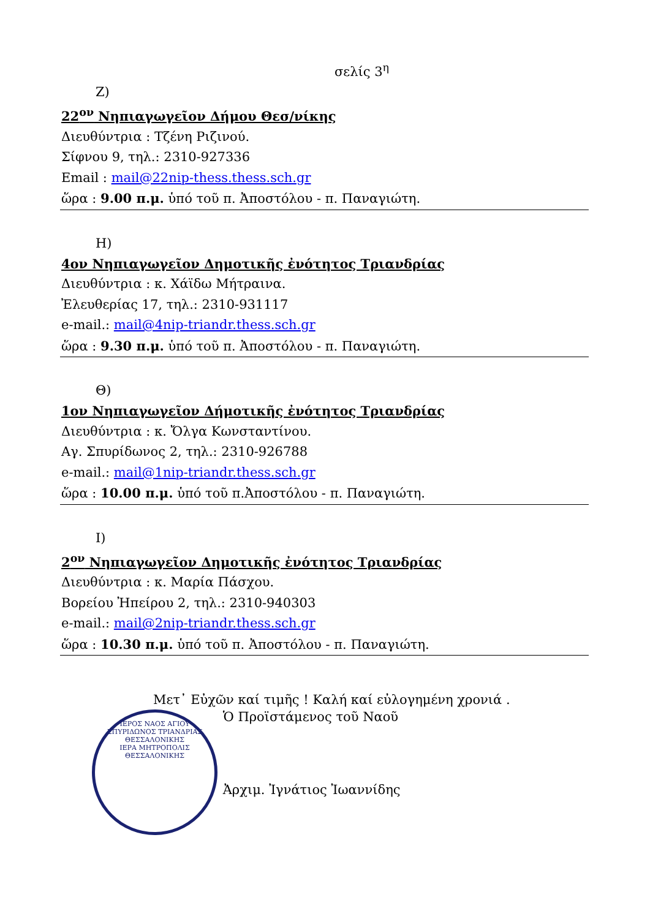σελίς 3<sup>η</sup>
Ζ)
22<sup>ον</sup> Νηπιαγωγεῖον Δήμου Θεσ/νίκης
Διευθύντρια : Τζένη Ριζινού.
Σίφνου 9, τηλ.: 2310-927336
Email : mail@22nip-thess.thess.sch.gr
ὥρα : 9.00 π.μ. ὑπό τοῦ π. Ἀποστόλου - π. Παναγιώτη.
Η)
4ον Νηπιαγωγεῖον Δημοτικῆς ἐνότητος Τριανδρίας
Διευθύντρια : κ. Χάϊδω Μήτραινα.
Ἐλευθερίας 17, τηλ.: 2310-931117
e-mail.: mail@4nip-triandr.thess.sch.gr
ὥρα : 9.30 π.μ. ὑπό τοῦ π. Ἀποστόλου - π. Παναγιώτη.
Θ)
1ον Νηπιαγωγεῖον Δήμοτικῆς ἐνότητος Τριανδρίας
Διευθύντρια : κ. Ὄλγα Κωνσταντίνου.
Αγ. Σπυρίδωνος 2, τηλ.: 2310-926788
e-mail.: mail@1nip-triandr.thess.sch.gr
ὥρα : 10.00 π.μ. ὑπό τοῦ π.Ἀποστόλου - π. Παναγιώτη.
Ι)
2<sup>ον</sup> Νηπιαγωγεῖον Δημοτικῆς ἐνότητος Τριανδρίας
Διευθύντρια : κ. Μαρία Πάσχου.
Βορείου Ἠπείρου 2, τηλ.: 2310-940303
e-mail.: mail@2nip-triandr.thess.sch.gr
ὥρα : 10.30 π.μ. ὑπό τοῦ π. Ἀποστόλου - π. Παναγιώτη.
Μετ᾽ Εὐχῶν καί τιμῆς ! Καλή καί εὐλογημένη χρονιά .
ΙΕΡΟΣ ΝΑΟΣ ΑΓΙΟΥ ΣΠΥΡΙΔΩΝΟΣ ΤΡΙΑΝΔΡΙΑΣ ΘΕΣΣΑΛΟΝΙΚΗΣ
ΙΕΡΑ ΜΗΤΡΟΠΟΛΙΣ ΘΕΣΣΑΛΟΝΙΚΗΣ
Ὁ Προϊστάμενος τοῦ Ναοῦ
Ἀρχιμ. Ἰγνάτιος Ἰωαννίδης